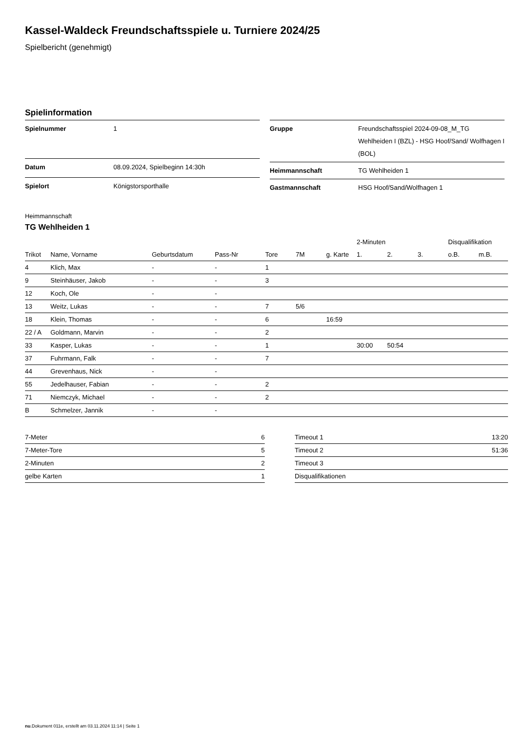Kassel-Waldeck Freundschaftsspiele u. Turniere 2024/25
Spielbericht (genehmigt)
Spielinformation
| Spielnummer | 1 |
| Datum | 08.09.2024, Spielbeginn 14:30h |
| Spielort | Königstorsporthalle |
| Gruppe | Freundschaftsspiel 2024-09-08_M_TG Wehlheiden I (BZL) - HSG Hoof/Sand/ Wolfhagen I (BOL) |
| Heimmannschaft | TG Wehlheiden 1 |
| Gastmannschaft | HSG Hoof/Sand/Wolfhagen 1 |
Heimmannschaft
TG Wehlheiden 1
| | | | | | | | 2-Minuten | | | Disqualifikation | |
| --- | --- | --- | --- | --- | --- | --- | --- | --- | --- | --- | --- |
| Trikot | Name, Vorname | Geburtsdatum | Pass-Nr | Tore | 7M | g. Karte | 1. | 2. | 3. | o.B. | m.B. |
| 4 | Klich, Max | - | - | 1 | | | | | | | |
| 9 | Steinhäuser, Jakob | - | - | 3 | | | | | | | |
| 12 | Koch, Ole | - | - | | | | | | | | |
| 13 | Weitz, Lukas | - | - | 7 | 5/6 | | | | | | |
| 18 | Klein, Thomas | - | - | 6 | | 16:59 | | | | | |
| 22 / A | Goldmann, Marvin | - | - | 2 | | | | | | | |
| 33 | Kasper, Lukas | - | - | 1 | | | 30:00 | 50:54 | | | |
| 37 | Fuhrmann, Falk | - | - | 7 | | | | | | | |
| 44 | Grevenhaus, Nick | - | - | | | | | | | | |
| 55 | Jedelhauser, Fabian | - | - | 2 | | | | | | | |
| 71 | Niemczyk, Michael | - | - | 2 | | | | | | | |
| B | Schmelzer, Jannik | - | - | | | | | | | | |
| 7-Meter | 6 |
| 7-Meter-Tore | 5 |
| 2-Minuten | 2 |
| gelbe Karten | 1 |
| Timeout 1 | 13:20 |
| Timeout 2 | 51:36 |
| Timeout 3 | |
| Disqualifikationen | |
nu.Dokument 011e, erstellt am 03.11.2024 11:14 | Seite 1